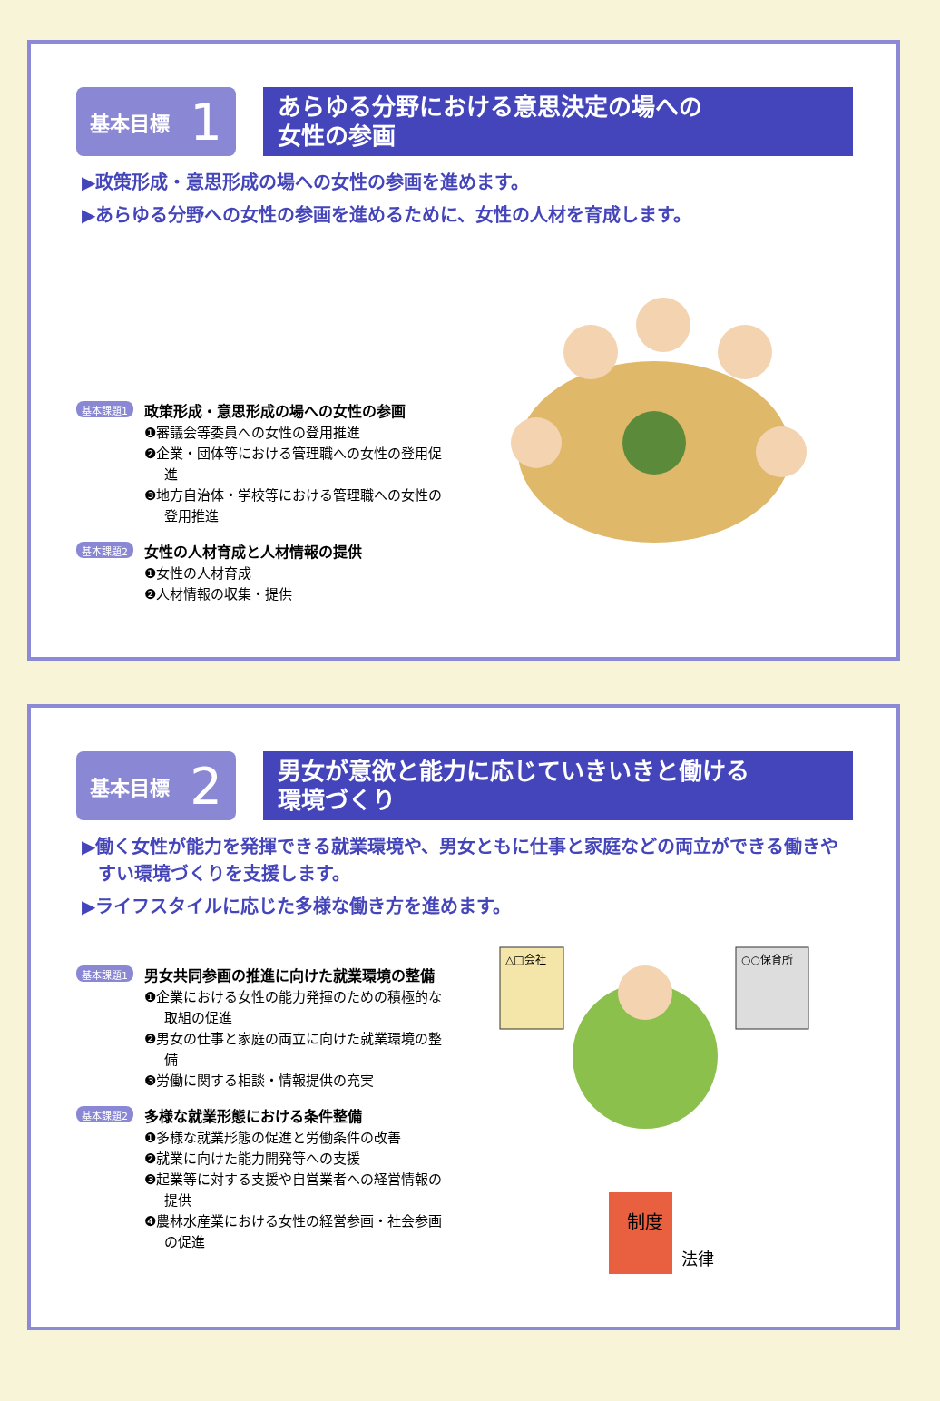基本目標 1
あらゆる分野における意思決定の場への
女性の参画
▶政策形成・意思形成の場への女性の参画を進めます。
▶あらゆる分野への女性の参画を進めるために、女性の人材を育成します。
基本課題1
政策形成・意思形成の場への女性の参画
❶審議会等委員への女性の登用推進
❷企業・団体等における管理職への女性の登用促進
❸地方自治体・学校等における管理職への女性の登用推進
基本課題2
女性の人材育成と人材情報の提供
❶女性の人材育成
❷人材情報の収集・提供
基本目標 2
男女が意欲と能力に応じていきいきと働ける
環境づくり
▶働く女性が能力を発揮できる就業環境や、男女ともに仕事と家庭などの両立ができる働きやすい環境づくりを支援します。
▶ライフスタイルに応じた多様な働き方を進めます。
基本課題1
男女共同参画の推進に向けた就業環境の整備
❶企業における女性の能力発揮のための積極的な取組の促進
❷男女の仕事と家庭の両立に向けた就業環境の整備
❸労働に関する相談・情報提供の充実
基本課題2
多様な就業形態における条件整備
❶多様な就業形態の促進と労働条件の改善
❷就業に向けた能力開発等への支援
❸起業等に対する支援や自営業者への経営情報の提供
❹農林水産業における女性の経営参画・社会参画の促進
△□会社
○○保育所
制度
法律